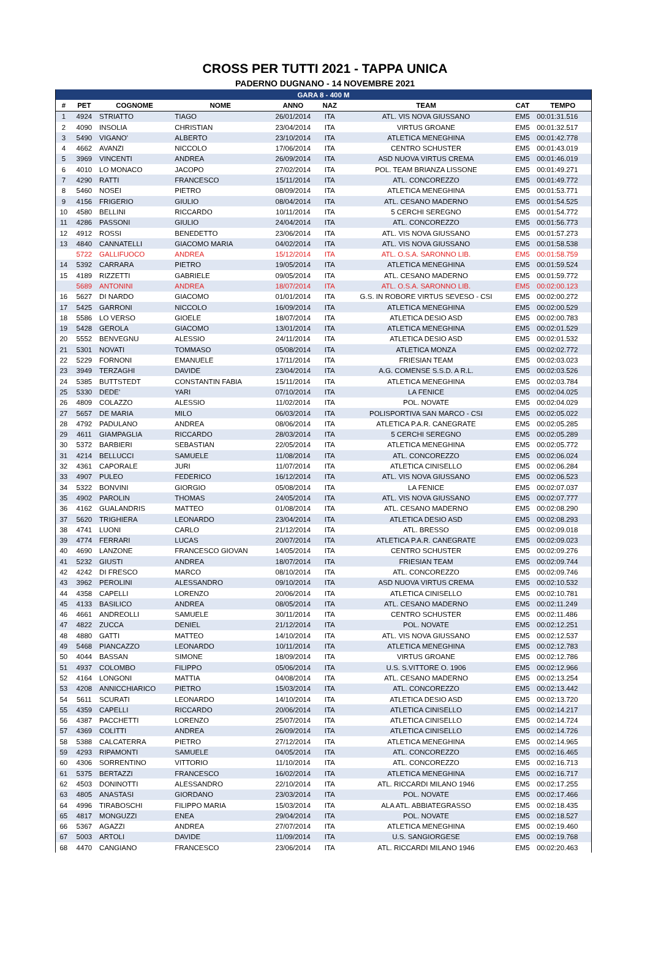CROSS PER TUTTI 2021 - TAPPA UNICA
PADERNO DUGNANO - 14 NOVEMBRE 2021
| GARA 8 - 400 M | | | | | | | | |
| --- | --- | --- | --- | --- | --- | --- | --- | --- |
| # | PET | COGNOME | NOME | ANNO | NAZ | TEAM | CAT | TEMPO |
| 1 | 4924 | STRIATTO | TIAGO | 26/01/2014 | ITA | ATL. VIS NOVA GIUSSANO | EM5 | 00:01:31.516 |
| 2 | 4090 | INSOLIA | CHRISTIAN | 23/04/2014 | ITA | VIRTUS GROANE | EM5 | 00:01:32.517 |
| 3 | 5490 | VIGANO' | ALBERTO | 23/10/2014 | ITA | ATLETICA MENEGHINA | EM5 | 00:01:42.778 |
| 4 | 4662 | AVANZI | NICCOLO | 17/06/2014 | ITA | CENTRO SCHUSTER | EM5 | 00:01:43.019 |
| 5 | 3969 | VINCENTI | ANDREA | 26/09/2014 | ITA | ASD NUOVA VIRTUS CREMA | EM5 | 00:01:46.019 |
| 6 | 4010 | LO MONACO | JACOPO | 27/02/2014 | ITA | POL. TEAM BRIANZA LISSONE | EM5 | 00:01:49.271 |
| 7 | 4290 | RATTI | FRANCESCO | 15/11/2014 | ITA | ATL. CONCOREZZO | EM5 | 00:01:49.772 |
| 8 | 5460 | NOSEI | PIETRO | 08/09/2014 | ITA | ATLETICA MENEGHINA | EM5 | 00:01:53.771 |
| 9 | 4156 | FRIGERIO | GIULIO | 08/04/2014 | ITA | ATL. CESANO MADERNO | EM5 | 00:01:54.525 |
| 10 | 4580 | BELLINI | RICCARDO | 10/11/2014 | ITA | 5 CERCHI SEREGNO | EM5 | 00:01:54.772 |
| 11 | 4286 | PASSONI | GIULIO | 24/04/2014 | ITA | ATL. CONCOREZZO | EM5 | 00:01:56.773 |
| 12 | 4912 | ROSSI | BENEDETTO | 23/06/2014 | ITA | ATL. VIS NOVA GIUSSANO | EM5 | 00:01:57.273 |
| 13 | 4840 | CANNATELLI | GIACOMO MARIA | 04/02/2014 | ITA | ATL. VIS NOVA GIUSSANO | EM5 | 00:01:58.538 |
| | 5722 | GALLIFUOCO | ANDREA | 15/12/2014 | ITA | ATL. O.S.A. SARONNO LIB. | EM5 | 00:01:58.759 |
| 14 | 5392 | CARRARA | PIETRO | 19/05/2014 | ITA | ATLETICA MENEGHINA | EM5 | 00:01:59.524 |
| 15 | 4189 | RIZZETTI | GABRIELE | 09/05/2014 | ITA | ATL. CESANO MADERNO | EM5 | 00:01:59.772 |
| | 5689 | ANTONINI | ANDREA | 18/07/2014 | ITA | ATL. O.S.A. SARONNO LIB. | EM5 | 00:02:00.123 |
| 16 | 5627 | DI NARDO | GIACOMO | 01/01/2014 | ITA | G.S. IN ROBORE VIRTUS SEVESO - CSI | EM5 | 00:02:00.272 |
| 17 | 5425 | GARRONI | NICCOLO | 16/09/2014 | ITA | ATLETICA MENEGHINA | EM5 | 00:02:00.529 |
| 18 | 5586 | LO VERSO | GIOELE | 18/07/2014 | ITA | ATLETICA DESIO ASD | EM5 | 00:02:00.783 |
| 19 | 5428 | GEROLA | GIACOMO | 13/01/2014 | ITA | ATLETICA MENEGHINA | EM5 | 00:02:01.529 |
| 20 | 5552 | BENVEGNU | ALESSIO | 24/11/2014 | ITA | ATLETICA DESIO ASD | EM5 | 00:02:01.532 |
| 21 | 5301 | NOVATI | TOMMASO | 05/08/2014 | ITA | ATLETICA MONZA | EM5 | 00:02:02.772 |
| 22 | 5229 | FORNONI | EMANUELE | 17/11/2014 | ITA | FRIESIAN TEAM | EM5 | 00:02:03.023 |
| 23 | 3949 | TERZAGHI | DAVIDE | 23/04/2014 | ITA | A.G. COMENSE S.S.D. A R.L. | EM5 | 00:02:03.526 |
| 24 | 5385 | BUTTSTEDT | CONSTANTIN FABIA | 15/11/2014 | ITA | ATLETICA MENEGHINA | EM5 | 00:02:03.784 |
| 25 | 5330 | DEDE' | YARI | 07/10/2014 | ITA | LA FENICE | EM5 | 00:02:04.025 |
| 26 | 4809 | COLAZZO | ALESSIO | 11/02/2014 | ITA | POL. NOVATE | EM5 | 00:02:04.029 |
| 27 | 5657 | DE MARIA | MILO | 06/03/2014 | ITA | POLISPORTIVA SAN MARCO - CSI | EM5 | 00:02:05.022 |
| 28 | 4792 | PADULANO | ANDREA | 08/06/2014 | ITA | ATLETICA P.A.R. CANEGRATE | EM5 | 00:02:05.285 |
| 29 | 4611 | GIAMPAGLIA | RICCARDO | 28/03/2014 | ITA | 5 CERCHI SEREGNO | EM5 | 00:02:05.289 |
| 30 | 5372 | BARBIERI | SEBASTIAN | 22/05/2014 | ITA | ATLETICA MENEGHINA | EM5 | 00:02:05.772 |
| 31 | 4214 | BELLUCCI | SAMUELE | 11/08/2014 | ITA | ATL. CONCOREZZO | EM5 | 00:02:06.024 |
| 32 | 4361 | CAPORALE | JURI | 11/07/2014 | ITA | ATLETICA CINISELLO | EM5 | 00:02:06.284 |
| 33 | 4907 | PULEO | FEDERICO | 16/12/2014 | ITA | ATL. VIS NOVA GIUSSANO | EM5 | 00:02:06.523 |
| 34 | 5322 | BONVINI | GIORGIO | 05/08/2014 | ITA | LA FENICE | EM5 | 00:02:07.037 |
| 35 | 4902 | PAROLIN | THOMAS | 24/05/2014 | ITA | ATL. VIS NOVA GIUSSANO | EM5 | 00:02:07.777 |
| 36 | 4162 | GUALANDRIS | MATTEO | 01/08/2014 | ITA | ATL. CESANO MADERNO | EM5 | 00:02:08.290 |
| 37 | 5620 | TRIGHIERA | LEONARDO | 23/04/2014 | ITA | ATLETICA DESIO ASD | EM5 | 00:02:08.293 |
| 38 | 4741 | LUONI | CARLO | 21/12/2014 | ITA | ATL. BRESSO | EM5 | 00:02:09.018 |
| 39 | 4774 | FERRARI | LUCAS | 20/07/2014 | ITA | ATLETICA P.A.R. CANEGRATE | EM5 | 00:02:09.023 |
| 40 | 4690 | LANZONE | FRANCESCO GIOVAN | 14/05/2014 | ITA | CENTRO SCHUSTER | EM5 | 00:02:09.276 |
| 41 | 5232 | GIUSTI | ANDREA | 18/07/2014 | ITA | FRIESIAN TEAM | EM5 | 00:02:09.744 |
| 42 | 4242 | DI FRESCO | MARCO | 08/10/2014 | ITA | ATL. CONCOREZZO | EM5 | 00:02:09.746 |
| 43 | 3962 | PEROLINI | ALESSANDRO | 09/10/2014 | ITA | ASD NUOVA VIRTUS CREMA | EM5 | 00:02:10.532 |
| 44 | 4358 | CAPELLI | LORENZO | 20/06/2014 | ITA | ATLETICA CINISELLO | EM5 | 00:02:10.781 |
| 45 | 4133 | BASILICO | ANDREA | 08/05/2014 | ITA | ATL. CESANO MADERNO | EM5 | 00:02:11.249 |
| 46 | 4661 | ANDREOLLI | SAMUELE | 30/11/2014 | ITA | CENTRO SCHUSTER | EM5 | 00:02:11.486 |
| 47 | 4822 | ZUCCA | DENIEL | 21/12/2014 | ITA | POL. NOVATE | EM5 | 00:02:12.251 |
| 48 | 4880 | GATTI | MATTEO | 14/10/2014 | ITA | ATL. VIS NOVA GIUSSANO | EM5 | 00:02:12.537 |
| 49 | 5468 | PIANCAZZO | LEONARDO | 10/11/2014 | ITA | ATLETICA MENEGHINA | EM5 | 00:02:12.783 |
| 50 | 4044 | BASSAN | SIMONE | 18/09/2014 | ITA | VIRTUS GROANE | EM5 | 00:02:12.786 |
| 51 | 4937 | COLOMBO | FILIPPO | 05/06/2014 | ITA | U.S. S.VITTORE O. 1906 | EM5 | 00:02:12.966 |
| 52 | 4164 | LONGONI | MATTIA | 04/08/2014 | ITA | ATL. CESANO MADERNO | EM5 | 00:02:13.254 |
| 53 | 4208 | ANNICCHIARICO | PIETRO | 15/03/2014 | ITA | ATL. CONCOREZZO | EM5 | 00:02:13.442 |
| 54 | 5611 | SCURATI | LEONARDO | 14/10/2014 | ITA | ATLETICA DESIO ASD | EM5 | 00:02:13.720 |
| 55 | 4359 | CAPELLI | RICCARDO | 20/06/2014 | ITA | ATLETICA CINISELLO | EM5 | 00:02:14.217 |
| 56 | 4387 | PACCHETTI | LORENZO | 25/07/2014 | ITA | ATLETICA CINISELLO | EM5 | 00:02:14.724 |
| 57 | 4369 | COLITTI | ANDREA | 26/09/2014 | ITA | ATLETICA CINISELLO | EM5 | 00:02:14.726 |
| 58 | 5388 | CALCATERRA | PIETRO | 27/12/2014 | ITA | ATLETICA MENEGHINA | EM5 | 00:02:14.965 |
| 59 | 4293 | RIPAMONTI | SAMUELE | 04/05/2014 | ITA | ATL. CONCOREZZO | EM5 | 00:02:16.465 |
| 60 | 4306 | SORRENTINO | VITTORIO | 11/10/2014 | ITA | ATL. CONCOREZZO | EM5 | 00:02:16.713 |
| 61 | 5375 | BERTAZZI | FRANCESCO | 16/02/2014 | ITA | ATLETICA MENEGHINA | EM5 | 00:02:16.717 |
| 62 | 4503 | DONINOTTI | ALESSANDRO | 22/10/2014 | ITA | ATL. RICCARDI MILANO 1946 | EM5 | 00:02:17.255 |
| 63 | 4805 | ANASTASI | GIORDANO | 23/03/2014 | ITA | POL. NOVATE | EM5 | 00:02:17.466 |
| 64 | 4996 | TIRABOSCHI | FILIPPO MARIA | 15/03/2014 | ITA | ALA ATL. ABBIATEGRASSO | EM5 | 00:02:18.435 |
| 65 | 4817 | MONGUZZI | ENEA | 29/04/2014 | ITA | POL. NOVATE | EM5 | 00:02:18.527 |
| 66 | 5367 | AGAZZI | ANDREA | 27/07/2014 | ITA | ATLETICA MENEGHINA | EM5 | 00:02:19.460 |
| 67 | 5003 | ARTOLI | DAVIDE | 11/09/2014 | ITA | U.S. SANGIORGESE | EM5 | 00:02:19.768 |
| 68 | 4470 | CANGIANO | FRANCESCO | 23/06/2014 | ITA | ATL. RICCARDI MILANO 1946 | EM5 | 00:02:20.463 |